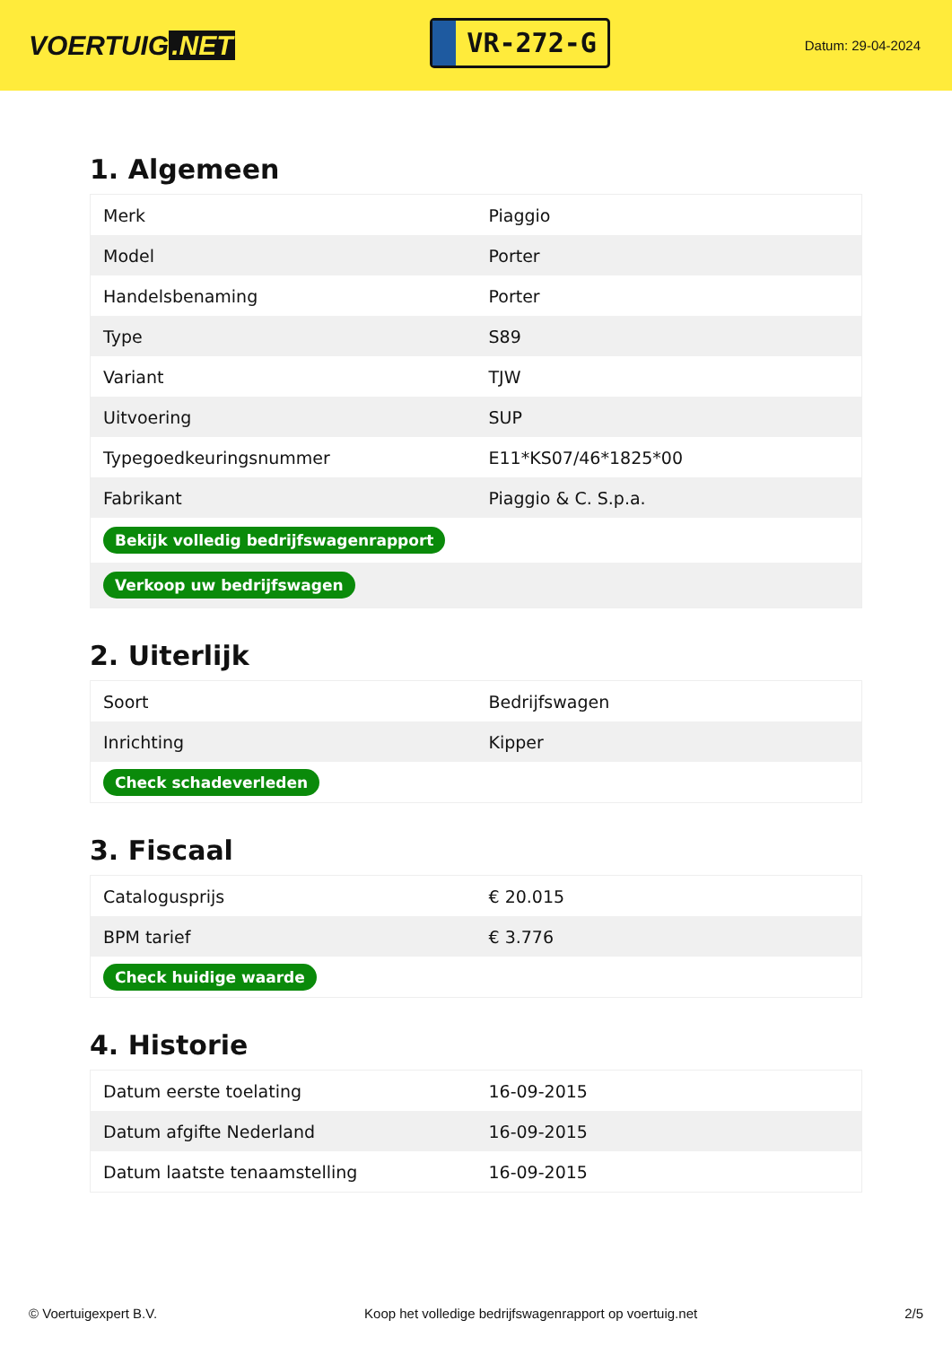VOERTUIG.NET
VR-272-G
Datum: 29-04-2024
1. Algemeen
| Merk | Piaggio |
| Model | Porter |
| Handelsbenaming | Porter |
| Type | S89 |
| Variant | TJW |
| Uitvoering | SUP |
| Typegoedkeuringsnummer | E11*KS07/46*1825*00 |
| Fabrikant | Piaggio & C. S.p.a. |
| Bekijk volledig bedrijfswagenrapport | |
| Verkoop uw bedrijfswagen | |
2. Uiterlijk
| Soort | Bedrijfswagen |
| Inrichting | Kipper |
| Check schadeverleden | |
3. Fiscaal
| Catalogusprijs | € 20.015 |
| BPM tarief | € 3.776 |
| Check huidige waarde | |
4. Historie
| Datum eerste toelating | 16-09-2015 |
| Datum afgifte Nederland | 16-09-2015 |
| Datum laatste tenaamstelling | 16-09-2015 |
© Voertuigexpert B.V. Koop het volledige bedrijfswagenrapport op voertuig.net 2/5